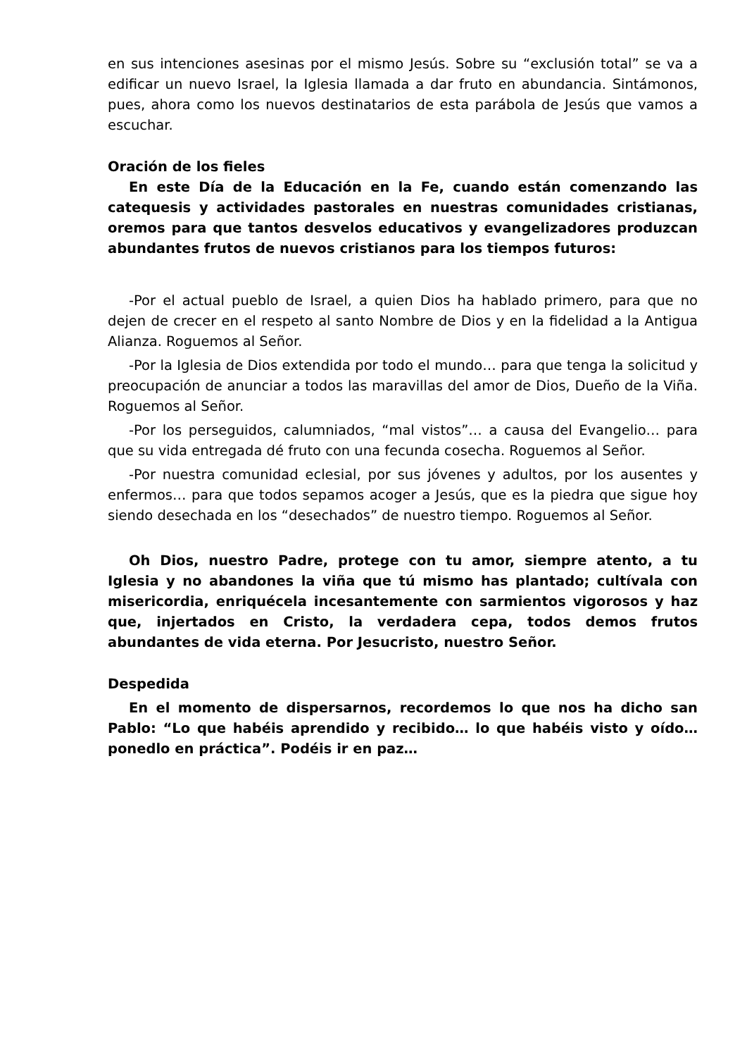en sus intenciones asesinas por el mismo Jesús. Sobre su “exclusión total” se va a edificar un nuevo Israel, la Iglesia llamada a dar fruto en abundancia. Sintámonos, pues, ahora como los nuevos destinatarios de esta parábola de Jesús que vamos a escuchar.
Oración de los fieles
En este Día de la Educación en la Fe, cuando están comenzando las catequesis y actividades pastorales en nuestras comunidades cristianas, oremos para que tantos desvelos educativos y evangelizadores produzcan abundantes frutos de nuevos cristianos para los tiempos futuros:
-Por el actual pueblo de Israel, a quien Dios ha hablado primero, para que no dejen de crecer en el respeto al santo Nombre de Dios y en la fidelidad a la Antigua Alianza. Roguemos al Señor.
-Por la Iglesia de Dios extendida por todo el mundo… para que tenga la solicitud y preocupación de anunciar a todos las maravillas del amor de Dios, Dueño de la Viña. Roguemos al Señor.
-Por los perseguidos, calumniados, “mal vistos”… a causa del Evangelio… para que su vida entregada dé fruto con una fecunda cosecha. Roguemos al Señor.
-Por nuestra comunidad eclesial, por sus jóvenes y adultos, por los ausentes y enfermos… para que todos sepamos acoger a Jesús, que es la piedra que sigue hoy siendo desechada en los “desechados” de nuestro tiempo. Roguemos al Señor.
Oh Dios, nuestro Padre, protege con tu amor, siempre atento, a tu Iglesia y no abandones la viña que tú mismo has plantado; cultívala con misericordia, enriquécela incesantemente con sarmientos vigorosos y haz que, injertados en Cristo, la verdadera cepa, todos demos frutos abundantes de vida eterna. Por Jesucristo, nuestro Señor.
Despedida
En el momento de dispersarnos, recordemos lo que nos ha dicho san Pablo: “Lo que habéis aprendido y recibido… lo que habéis visto y oído… ponedlo en práctica”. Podéis ir en paz…